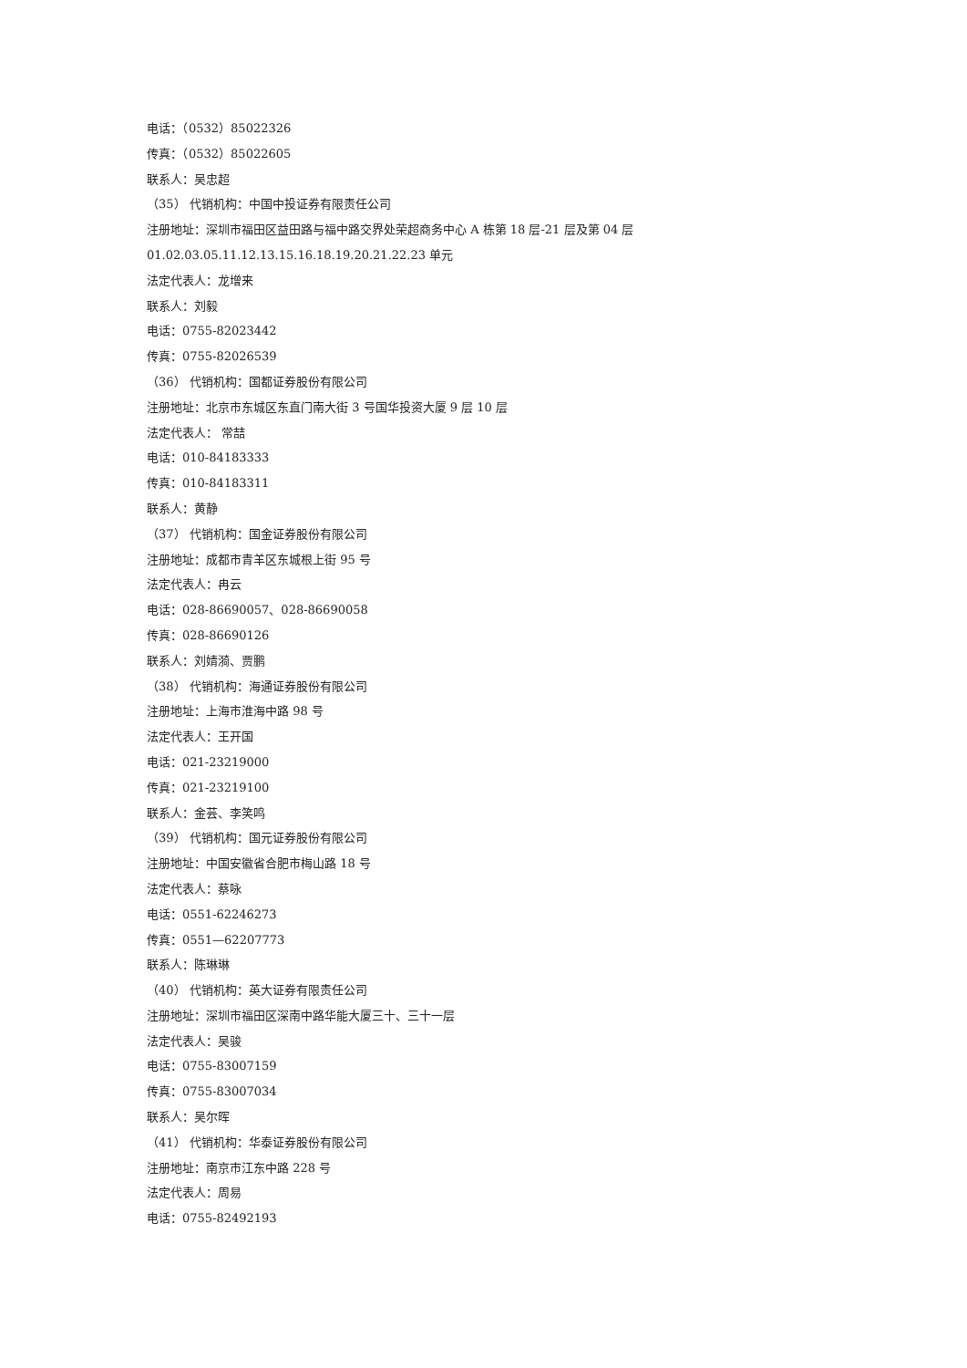电话：（0532）85022326
传真：（0532）85022605
联系人：吴忠超
（35） 代销机构：中国中投证券有限责任公司
注册地址：深圳市福田区益田路与福中路交界处荣超商务中心 A 栋第 18 层-21 层及第 04 层
01.02.03.05.11.12.13.15.16.18.19.20.21.22.23 单元
法定代表人：龙增来
联系人：刘毅
电话：0755-82023442
传真：0755-82026539
（36） 代销机构：国都证券股份有限公司
注册地址：北京市东城区东直门南大街 3 号国华投资大厦 9 层 10 层
法定代表人： 常喆
电话：010-84183333
传真：010-84183311
联系人：黄静
（37） 代销机构：国金证券股份有限公司
注册地址：成都市青羊区东城根上街 95 号
法定代表人：冉云
电话：028-86690057、028-86690058
传真：028-86690126
联系人：刘婧漪、贾鹏
（38） 代销机构：海通证券股份有限公司
注册地址：上海市淮海中路 98 号
法定代表人：王开国
电话：021-23219000
传真：021-23219100
联系人：金芸、李笑鸣
（39） 代销机构：国元证券股份有限公司
注册地址：中国安徽省合肥市梅山路 18 号
法定代表人：蔡咏
电话：0551-62246273
传真：0551—62207773
联系人：陈琳琳
（40） 代销机构：英大证券有限责任公司
注册地址：深圳市福田区深南中路华能大厦三十、三十一层
法定代表人：吴骏
电话：0755-83007159
传真：0755-83007034
联系人：吴尔晖
（41） 代销机构：华泰证券股份有限公司
注册地址：南京市江东中路 228 号
法定代表人：周易
电话：0755-82492193